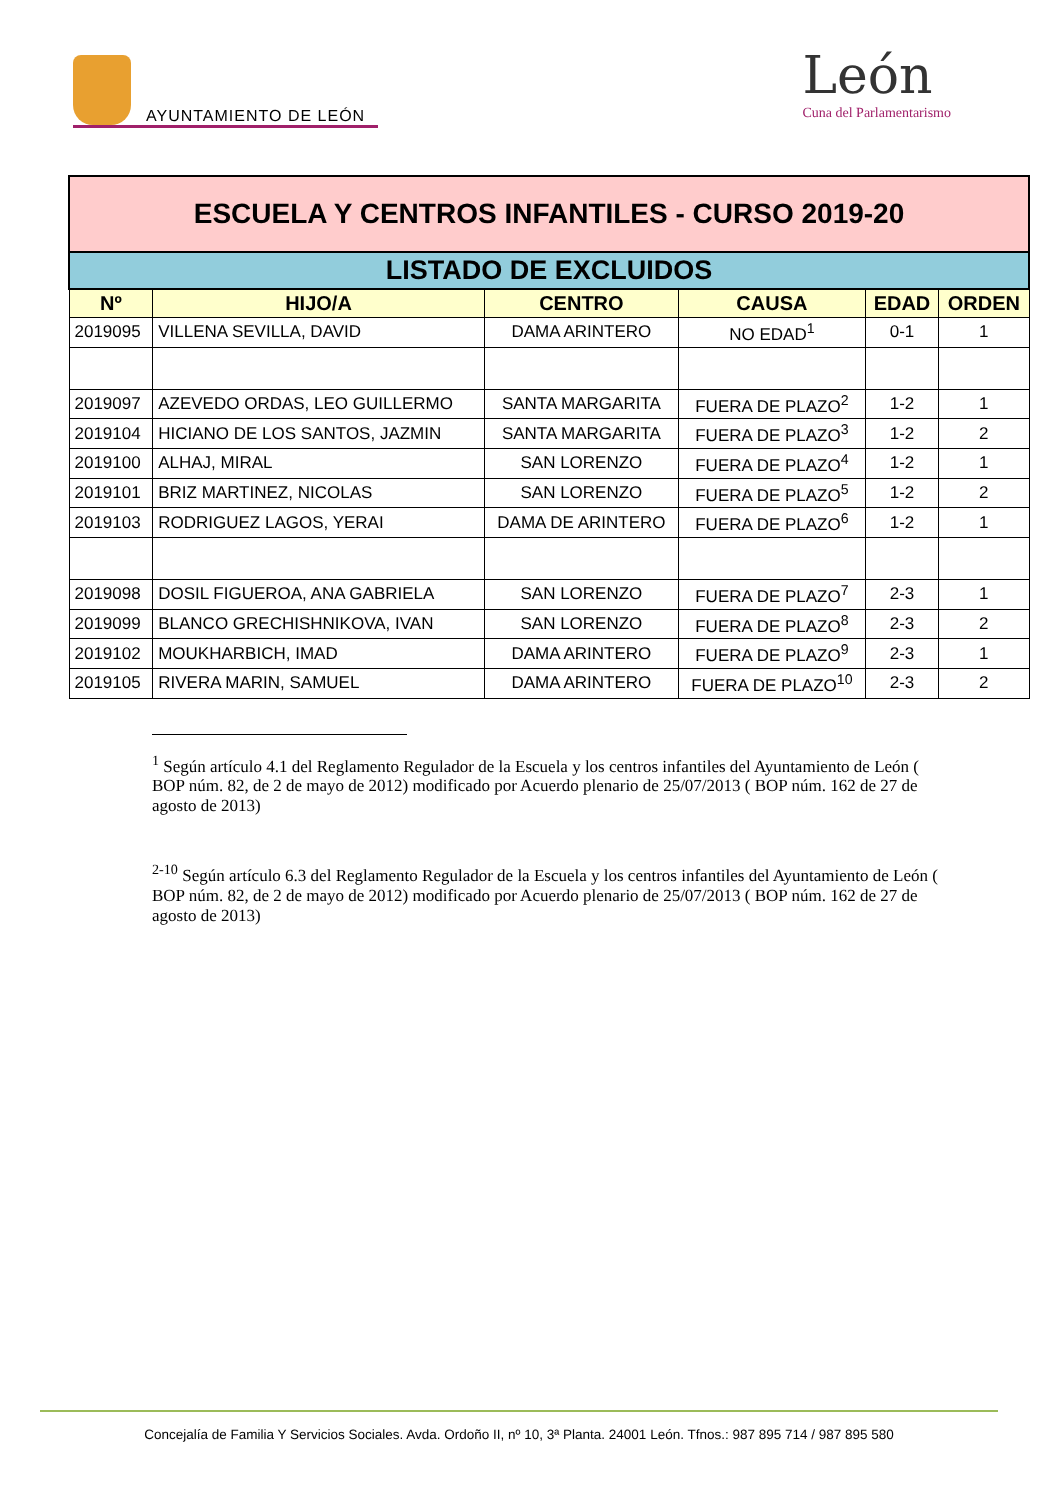AYUNTAMIENTO DE LEÓN
León
Cuna del Parlamentarismo
| ESCUELA Y CENTROS INFANTILES - CURSO 2019-20 | | | | | |
| LISTADO DE EXCLUIDOS | | | | | |
| Nº | HIJO/A | CENTRO | CAUSA | EDAD | ORDEN |
| 2019095 | VILLENA SEVILLA, DAVID | DAMA ARINTERO | NO EDAD<sup>1</sup> | 0-1 | 1 |
| 2019097 | AZEVEDO ORDAS, LEO GUILLERMO | SANTA MARGARITA | FUERA DE PLAZO<sup>2</sup> | 1-2 | 1 |
| 2019104 | HICIANO DE LOS SANTOS, JAZMIN | SANTA MARGARITA | FUERA DE PLAZO<sup>3</sup> | 1-2 | 2 |
| 2019100 | ALHAJ, MIRAL | SAN LORENZO | FUERA DE PLAZO<sup>4</sup> | 1-2 | 1 |
| 2019101 | BRIZ MARTINEZ, NICOLAS | SAN LORENZO | FUERA DE PLAZO<sup>5</sup> | 1-2 | 2 |
| 2019103 | RODRIGUEZ LAGOS, YERAI | DAMA DE ARINTERO | FUERA DE PLAZO<sup>6</sup> | 1-2 | 1 |
| 2019098 | DOSIL FIGUEROA, ANA GABRIELA | SAN LORENZO | FUERA DE PLAZO<sup>7</sup> | 2-3 | 1 |
| 2019099 | BLANCO GRECHISHNIKOVA, IVAN | SAN LORENZO | FUERA DE PLAZO<sup>8</sup> | 2-3 | 2 |
| 2019102 | MOUKHARBICH, IMAD | DAMA ARINTERO | FUERA DE PLAZO<sup>9</sup> | 2-3 | 1 |
| 2019105 | RIVERA MARIN, SAMUEL | DAMA ARINTERO | FUERA DE PLAZO<sup>10</sup> | 2-3 | 2 |
<sup>1</sup> Según artículo 4.1 del Reglamento Regulador de la Escuela y los centros infantiles del Ayuntamiento de León ( BOP núm. 82, de 2 de mayo de 2012) modificado por Acuerdo plenario de 25/07/2013 ( BOP núm. 162 de 27 de agosto de 2013)
<sup>2-10</sup> Según artículo 6.3 del Reglamento Regulador de la Escuela y los centros infantiles del Ayuntamiento de León ( BOP núm. 82, de 2 de mayo de 2012) modificado por Acuerdo plenario de 25/07/2013 ( BOP núm. 162 de 27 de agosto de 2013)
Concejalía de Familia Y Servicios Sociales. Avda. Ordoño II, nº 10, 3ª Planta. 24001 León. Tfnos.: 987 895 714 / 987 895 580